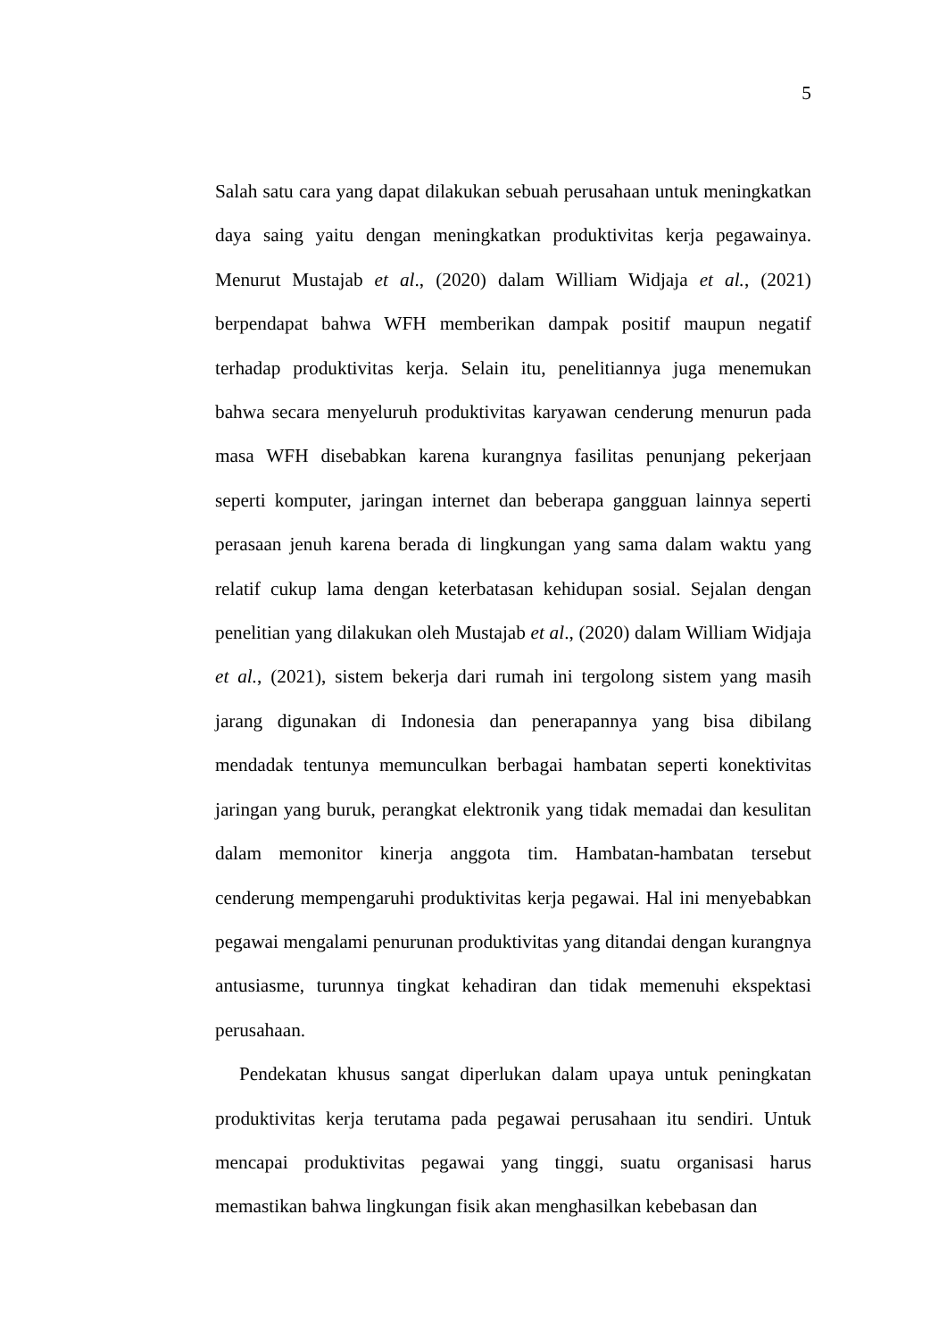5
Salah satu cara yang dapat dilakukan sebuah perusahaan untuk meningkatkan daya saing yaitu dengan meningkatkan produktivitas kerja pegawainya. Menurut Mustajab et al., (2020) dalam William Widjaja et al., (2021) berpendapat bahwa WFH memberikan dampak positif maupun negatif terhadap produktivitas kerja. Selain itu, penelitiannya juga menemukan bahwa secara menyeluruh produktivitas karyawan cenderung menurun pada masa WFH disebabkan karena kurangnya fasilitas penunjang pekerjaan seperti komputer, jaringan internet dan beberapa gangguan lainnya seperti perasaan jenuh karena berada di lingkungan yang sama dalam waktu yang relatif cukup lama dengan keterbatasan kehidupan sosial. Sejalan dengan penelitian yang dilakukan oleh Mustajab et al., (2020) dalam William Widjaja et al., (2021), sistem bekerja dari rumah ini tergolong sistem yang masih jarang digunakan di Indonesia dan penerapannya yang bisa dibilang mendadak tentunya memunculkan berbagai hambatan seperti konektivitas jaringan yang buruk, perangkat elektronik yang tidak memadai dan kesulitan dalam memonitor kinerja anggota tim. Hambatan-hambatan tersebut cenderung mempengaruhi produktivitas kerja pegawai. Hal ini menyebabkan pegawai mengalami penurunan produktivitas yang ditandai dengan kurangnya antusiasme, turunnya tingkat kehadiran dan tidak memenuhi ekspektasi perusahaan.
Pendekatan khusus sangat diperlukan dalam upaya untuk peningkatan produktivitas kerja terutama pada pegawai perusahaan itu sendiri. Untuk mencapai produktivitas pegawai yang tinggi, suatu organisasi harus memastikan bahwa lingkungan fisik akan menghasilkan kebebasan dan